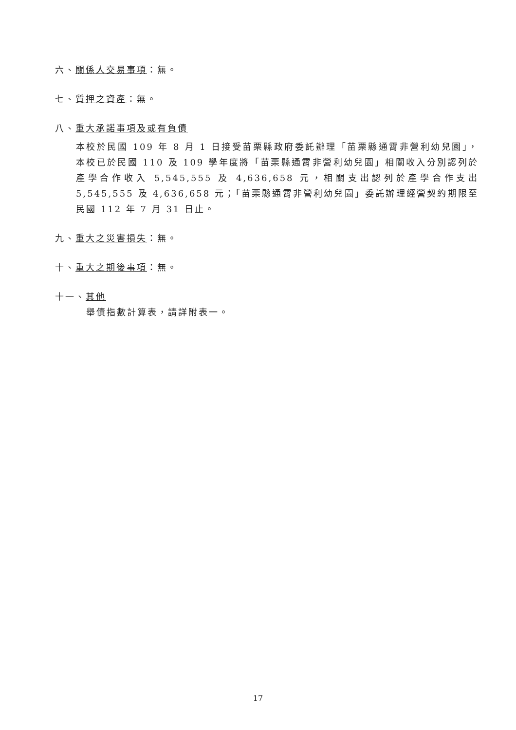六、關係人交易事項：無。
七、質押之資產：無。
八、重大承諾事項及或有負債
本校於民國 109 年 8 月 1 日接受苗栗縣政府委託辦理「苗栗縣通霄非營利幼兒園」，本校已於民國 110 及 109 學年度將「苗栗縣通霄非營利幼兒園」相關收入分別認列於產學合作收入 5,545,555 及 4,636,658 元，相關支出認列於產學合作支出 5,545,555 及 4,636,658 元；「苗栗縣通霄非營利幼兒園」委託辦理經營契約期限至民國 112 年 7 月 31 日止。
九、重大之災害損失：無。
十、重大之期後事項：無。
十一、其他
舉債指數計算表，請詳附表一。
17